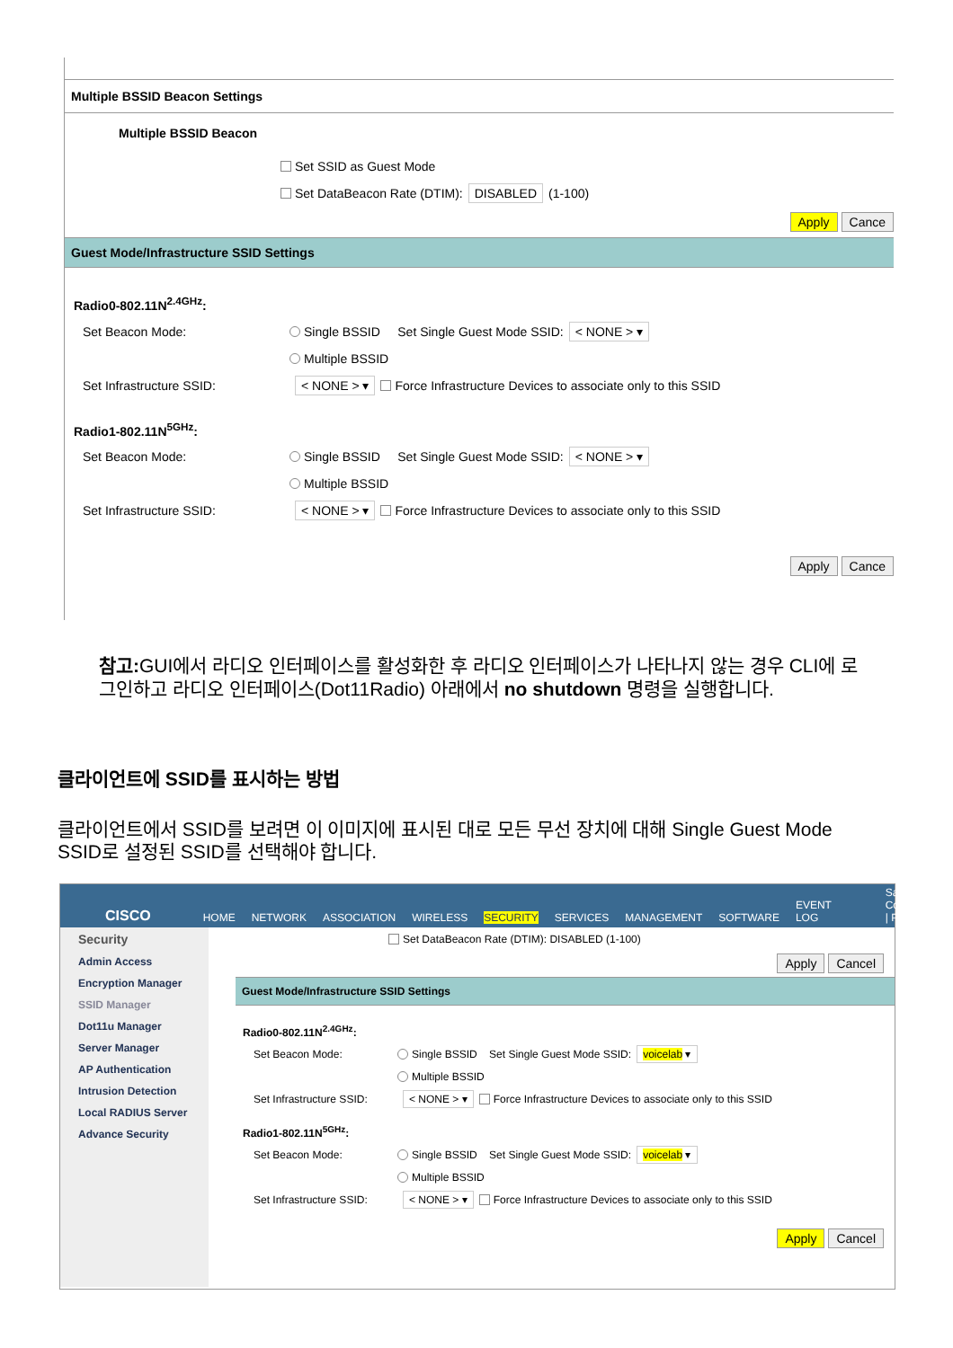Multiple BSSID Beacon Settings
Multiple BSSID Beacon
Set SSID as Guest Mode
Set DataBeacon Rate (DTIM): DISABLED (1-100)
Apply Cance
Guest Mode/Infrastructure SSID Settings
Radio0-802.11N<sup>2.4GHz</sup>:
Set Beacon Mode: Single BSSID Set Single Guest Mode SSID: < NONE > ▾
Multiple BSSID
Set Infrastructure SSID: < NONE > ▾ Force Infrastructure Devices to associate only to this SSID
Radio1-802.11N<sup>5GHz</sup>:
Set Beacon Mode: Single BSSID Set Single Guest Mode SSID: < NONE > ▾
Multiple BSSID
Set Infrastructure SSID: < NONE > ▾ Force Infrastructure Devices to associate only to this SSID
Apply Cance
참고: GUI에서 라디오 인터페이스를 활성화한 후 라디오 인터페이스가 나타나지 않는 경우 CLI에 로그인하고 라디오 인터페이스(Dot11Radio) 아래에서 no shutdown 명령을 실행합니다.
클라이언트에 SSID를 표시하는 방법
클라이언트에서 SSID를 보려면 이 이미지에 표시된 대로 모든 무선 장치에 대해 Single Guest Mode SSID로 설정된 SSID를 선택해야 합니다.
CISCO HOME NETWORK ASSOCIATION WIRELESS SECURITY SERVICES MANAGEMENT SOFTWARE EVENT LOG Save Configuration | Ping
Security
Admin Access
Encryption Manager
SSID Manager
Dot11u Manager
Server Manager
AP Authentication
Intrusion Detection
Local RADIUS Server
Advance Security
Set DataBeacon Rate (DTIM): DISABLED (1-100)
Apply Cancel
Guest Mode/Infrastructure SSID Settings
Radio0-802.11N<sup>2.4GHz</sup>:
Set Beacon Mode: Single BSSID Set Single Guest Mode SSID: voicelab ▾
Multiple BSSID
Set Infrastructure SSID: < NONE > ▾ Force Infrastructure Devices to associate only to this SSID
Radio1-802.11N<sup>5GHz</sup>:
Set Beacon Mode: Single BSSID Set Single Guest Mode SSID: voicelab ▾
Multiple BSSID
Set Infrastructure SSID: < NONE > ▾ Force Infrastructure Devices to associate only to this SSID
Apply Cancel